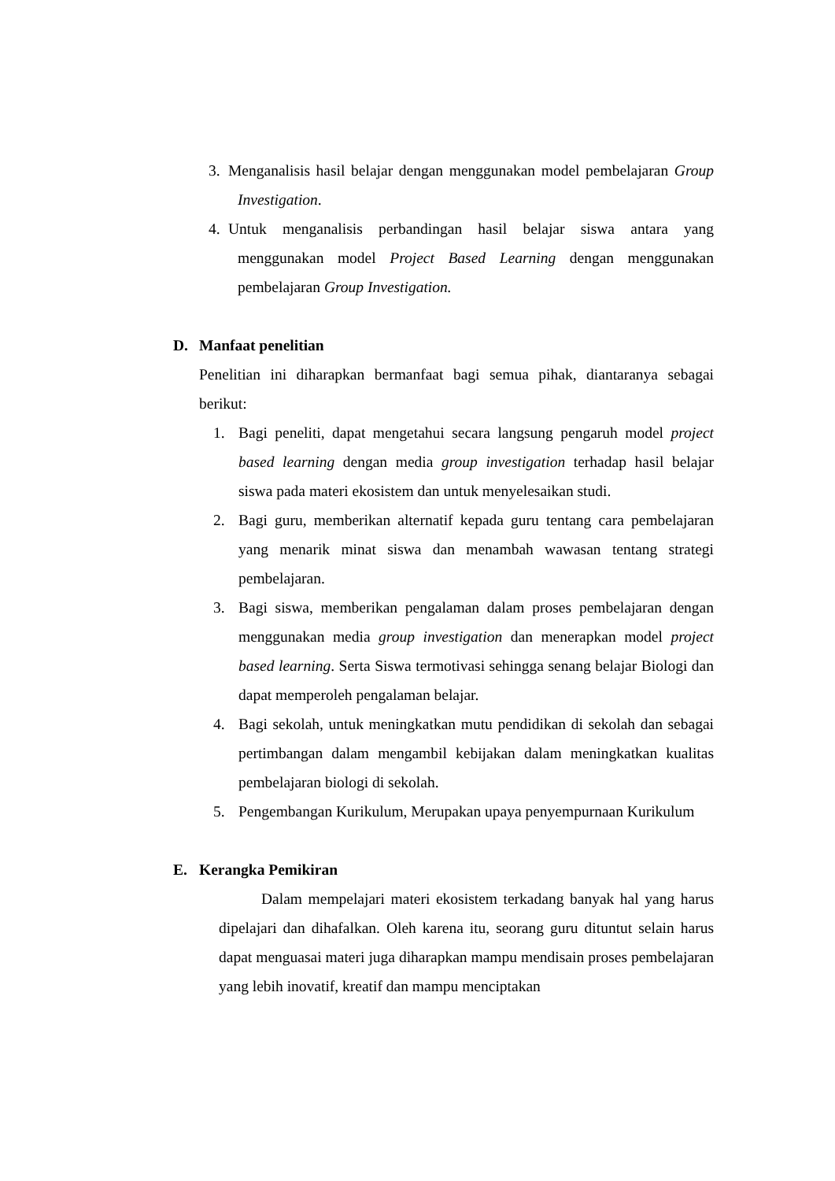3. Menganalisis hasil belajar dengan menggunakan model pembelajaran Group Investigation.
4. Untuk menganalisis perbandingan hasil belajar siswa antara yang menggunakan model Project Based Learning dengan menggunakan pembelajaran Group Investigation.
D. Manfaat penelitian
Penelitian ini diharapkan bermanfaat bagi semua pihak, diantaranya sebagai berikut:
1. Bagi peneliti, dapat mengetahui secara langsung pengaruh model project based learning dengan media group investigation terhadap hasil belajar siswa pada materi ekosistem dan untuk menyelesaikan studi.
2. Bagi guru, memberikan alternatif kepada guru tentang cara pembelajaran yang menarik minat siswa dan menambah wawasan tentang strategi pembelajaran.
3. Bagi siswa, memberikan pengalaman dalam proses pembelajaran dengan menggunakan media group investigation dan menerapkan model project based learning. Serta Siswa termotivasi sehingga senang belajar Biologi dan dapat memperoleh pengalaman belajar.
4. Bagi sekolah, untuk meningkatkan mutu pendidikan di sekolah dan sebagai pertimbangan dalam mengambil kebijakan dalam meningkatkan kualitas pembelajaran biologi di sekolah.
5. Pengembangan Kurikulum, Merupakan upaya penyempurnaan Kurikulum
E. Kerangka Pemikiran
Dalam mempelajari materi ekosistem terkadang banyak hal yang harus dipelajari dan dihafalkan. Oleh karena itu, seorang guru dituntut selain harus dapat menguasai materi juga diharapkan mampu mendisain proses pembelajaran yang lebih inovatif, kreatif dan mampu menciptakan